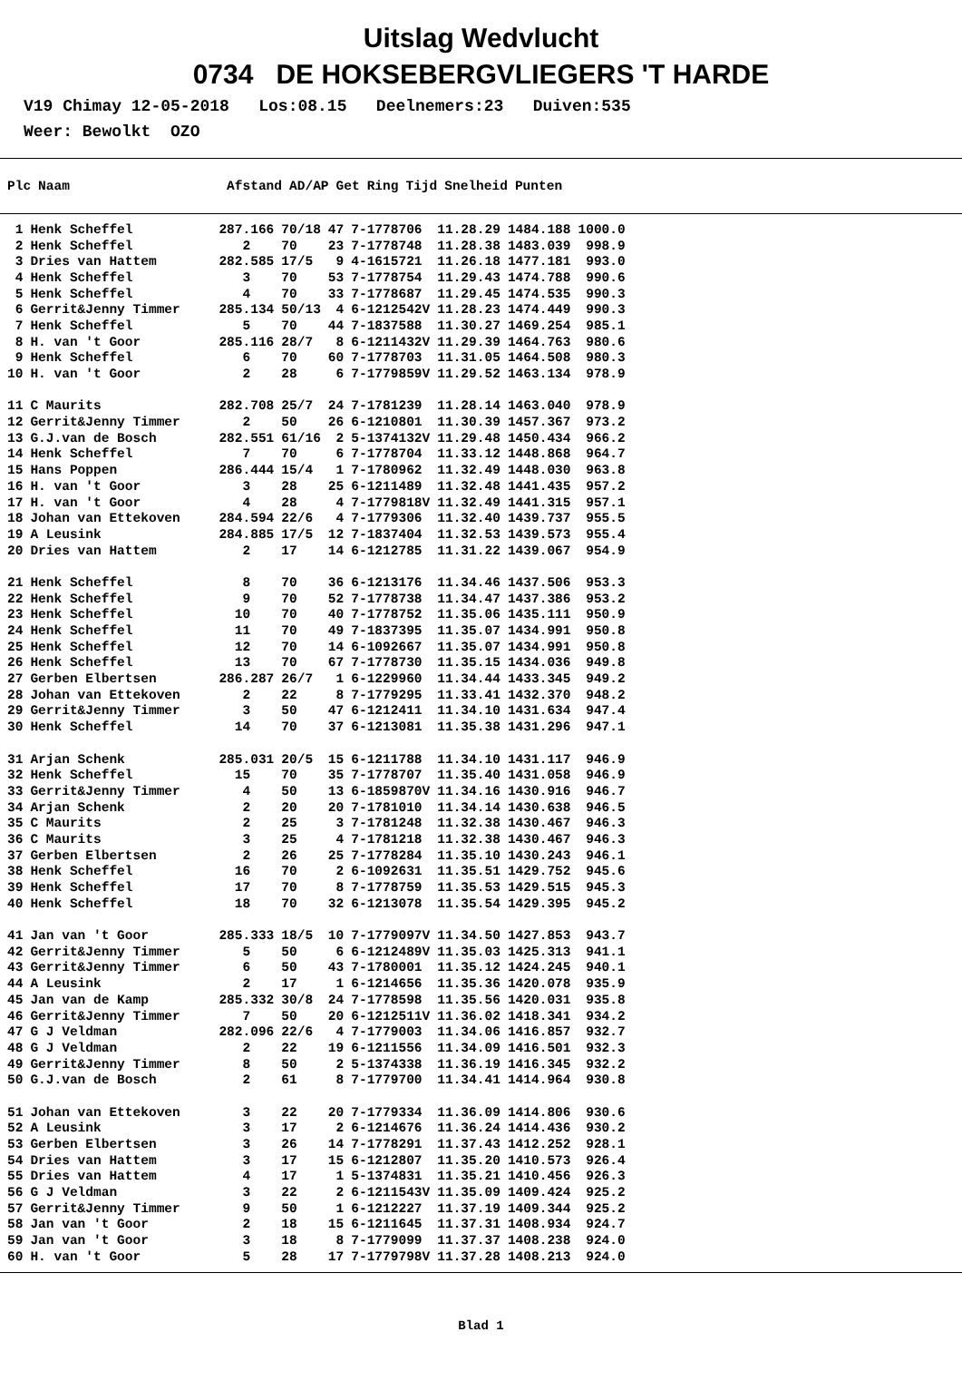Uitslag Wedvlucht
0734 DE HOKSEBERGVLIEGERS 'T HARDE
V19 Chimay 12-05-2018 Los:08.15 Deelnemers:23 Duiven:535
Weer: Bewolkt OZO
| Plc | Naam | Afstand | AD/AP | Get | Ring | Tijd | Snelheid | Punten |
| --- | --- | --- | --- | --- | --- | --- | --- | --- |
| 1 | Henk Scheffel | 287.166 | 70/18 | 47 | 7-1778706 | 11.28.29 | 1484.188 | 1000.0 |
| 2 | Henk Scheffel | 2 | 70 | 23 | 7-1778748 | 11.28.38 | 1483.039 | 998.9 |
| 3 | Dries van Hattem | 282.585 | 17/5 | 9 | 4-1615721 | 11.26.18 | 1477.181 | 993.0 |
| 4 | Henk Scheffel | 3 | 70 | 53 | 7-1778754 | 11.29.43 | 1474.788 | 990.6 |
| 5 | Henk Scheffel | 4 | 70 | 33 | 7-1778687 | 11.29.45 | 1474.535 | 990.3 |
| 6 | Gerrit&Jenny Timmer | 285.134 | 50/13 | 4 | 6-1212542V | 11.28.23 | 1474.449 | 990.3 |
| 7 | Henk Scheffel | 5 | 70 | 44 | 7-1837588 | 11.30.27 | 1469.254 | 985.1 |
| 8 | H. van 't Goor | 285.116 | 28/7 | 8 | 6-1211432V | 11.29.39 | 1464.763 | 980.6 |
| 9 | Henk Scheffel | 6 | 70 | 60 | 7-1778703 | 11.31.05 | 1464.508 | 980.3 |
| 10 | H. van 't Goor | 2 | 28 | 6 | 7-1779859V | 11.29.52 | 1463.134 | 978.9 |
| 11 | C Maurits | 282.708 | 25/7 | 24 | 7-1781239 | 11.28.14 | 1463.040 | 978.9 |
| 12 | Gerrit&Jenny Timmer | 2 | 50 | 26 | 6-1210801 | 11.30.39 | 1457.367 | 973.2 |
| 13 | G.J.van de Bosch | 282.551 | 61/16 | 2 | 5-1374132V | 11.29.48 | 1450.434 | 966.2 |
| 14 | Henk Scheffel | 7 | 70 | 6 | 7-1778704 | 11.33.12 | 1448.868 | 964.7 |
| 15 | Hans Poppen | 286.444 | 15/4 | 1 | 7-1780962 | 11.32.49 | 1448.030 | 963.8 |
| 16 | H. van 't Goor | 3 | 28 | 25 | 6-1211489 | 11.32.48 | 1441.435 | 957.2 |
| 17 | H. van 't Goor | 4 | 28 | 4 | 7-1779818V | 11.32.49 | 1441.315 | 957.1 |
| 18 | Johan van Ettekoven | 284.594 | 22/6 | 4 | 7-1779306 | 11.32.40 | 1439.737 | 955.5 |
| 19 | A Leusink | 284.885 | 17/5 | 12 | 7-1837404 | 11.32.53 | 1439.573 | 955.4 |
| 20 | Dries van Hattem | 2 | 17 | 14 | 6-1212785 | 11.31.22 | 1439.067 | 954.9 |
| 21 | Henk Scheffel | 8 | 70 | 36 | 6-1213176 | 11.34.46 | 1437.506 | 953.3 |
| 22 | Henk Scheffel | 9 | 70 | 52 | 7-1778738 | 11.34.47 | 1437.386 | 953.2 |
| 23 | Henk Scheffel | 10 | 70 | 40 | 7-1778752 | 11.35.06 | 1435.111 | 950.9 |
| 24 | Henk Scheffel | 11 | 70 | 49 | 7-1837395 | 11.35.07 | 1434.991 | 950.8 |
| 25 | Henk Scheffel | 12 | 70 | 14 | 6-1092667 | 11.35.07 | 1434.991 | 950.8 |
| 26 | Henk Scheffel | 13 | 70 | 67 | 7-1778730 | 11.35.15 | 1434.036 | 949.8 |
| 27 | Gerben Elbertsen | 286.287 | 26/7 | 1 | 6-1229960 | 11.34.44 | 1433.345 | 949.2 |
| 28 | Johan van Ettekoven | 2 | 22 | 8 | 7-1779295 | 11.33.41 | 1432.370 | 948.2 |
| 29 | Gerrit&Jenny Timmer | 3 | 50 | 47 | 6-1212411 | 11.34.10 | 1431.634 | 947.4 |
| 30 | Henk Scheffel | 14 | 70 | 37 | 6-1213081 | 11.35.38 | 1431.296 | 947.1 |
| 31 | Arjan Schenk | 285.031 | 20/5 | 15 | 6-1211788 | 11.34.10 | 1431.117 | 946.9 |
| 32 | Henk Scheffel | 15 | 70 | 35 | 7-1778707 | 11.35.40 | 1431.058 | 946.9 |
| 33 | Gerrit&Jenny Timmer | 4 | 50 | 13 | 6-1859870V | 11.34.16 | 1430.916 | 946.7 |
| 34 | Arjan Schenk | 2 | 20 | 20 | 7-1781010 | 11.34.14 | 1430.638 | 946.5 |
| 35 | C Maurits | 2 | 25 | 3 | 7-1781248 | 11.32.38 | 1430.467 | 946.3 |
| 36 | C Maurits | 3 | 25 | 4 | 7-1781218 | 11.32.38 | 1430.467 | 946.3 |
| 37 | Gerben Elbertsen | 2 | 26 | 25 | 7-1778284 | 11.35.10 | 1430.243 | 946.1 |
| 38 | Henk Scheffel | 16 | 70 | 2 | 6-1092631 | 11.35.51 | 1429.752 | 945.6 |
| 39 | Henk Scheffel | 17 | 70 | 8 | 7-1778759 | 11.35.53 | 1429.515 | 945.3 |
| 40 | Henk Scheffel | 18 | 70 | 32 | 6-1213078 | 11.35.54 | 1429.395 | 945.2 |
| 41 | Jan van 't Goor | 285.333 | 18/5 | 10 | 7-1779097V | 11.34.50 | 1427.853 | 943.7 |
| 42 | Gerrit&Jenny Timmer | 5 | 50 | 6 | 6-1212489V | 11.35.03 | 1425.313 | 941.1 |
| 43 | Gerrit&Jenny Timmer | 6 | 50 | 43 | 7-1780001 | 11.35.12 | 1424.245 | 940.1 |
| 44 | A Leusink | 2 | 17 | 1 | 6-1214656 | 11.35.36 | 1420.078 | 935.9 |
| 45 | Jan van de Kamp | 285.332 | 30/8 | 24 | 7-1778598 | 11.35.56 | 1420.031 | 935.8 |
| 46 | Gerrit&Jenny Timmer | 7 | 50 | 20 | 6-1212511V | 11.36.02 | 1418.341 | 934.2 |
| 47 | G J Veldman | 282.096 | 22/6 | 4 | 7-1779003 | 11.34.06 | 1416.857 | 932.7 |
| 48 | G J Veldman | 2 | 22 | 19 | 6-1211556 | 11.34.09 | 1416.501 | 932.3 |
| 49 | Gerrit&Jenny Timmer | 8 | 50 | 2 | 5-1374338 | 11.36.19 | 1416.345 | 932.2 |
| 50 | G.J.van de Bosch | 2 | 61 | 8 | 7-1779700 | 11.34.41 | 1414.964 | 930.8 |
| 51 | Johan van Ettekoven | 3 | 22 | 20 | 7-1779334 | 11.36.09 | 1414.806 | 930.6 |
| 52 | A Leusink | 3 | 17 | 2 | 6-1214676 | 11.36.24 | 1414.436 | 930.2 |
| 53 | Gerben Elbertsen | 3 | 26 | 14 | 7-1778291 | 11.37.43 | 1412.252 | 928.1 |
| 54 | Dries van Hattem | 3 | 17 | 15 | 6-1212807 | 11.35.20 | 1410.573 | 926.4 |
| 55 | Dries van Hattem | 4 | 17 | 1 | 5-1374831 | 11.35.21 | 1410.456 | 926.3 |
| 56 | G J Veldman | 3 | 22 | 2 | 6-1211543V | 11.35.09 | 1409.424 | 925.2 |
| 57 | Gerrit&Jenny Timmer | 9 | 50 | 1 | 6-1212227 | 11.37.19 | 1409.344 | 925.2 |
| 58 | Jan van 't Goor | 2 | 18 | 15 | 6-1211645 | 11.37.31 | 1408.934 | 924.7 |
| 59 | Jan van 't Goor | 3 | 18 | 8 | 7-1779099 | 11.37.37 | 1408.238 | 924.0 |
| 60 | H. van 't Goor | 5 | 28 | 17 | 7-1779798V | 11.37.28 | 1408.213 | 924.0 |
Blad 1